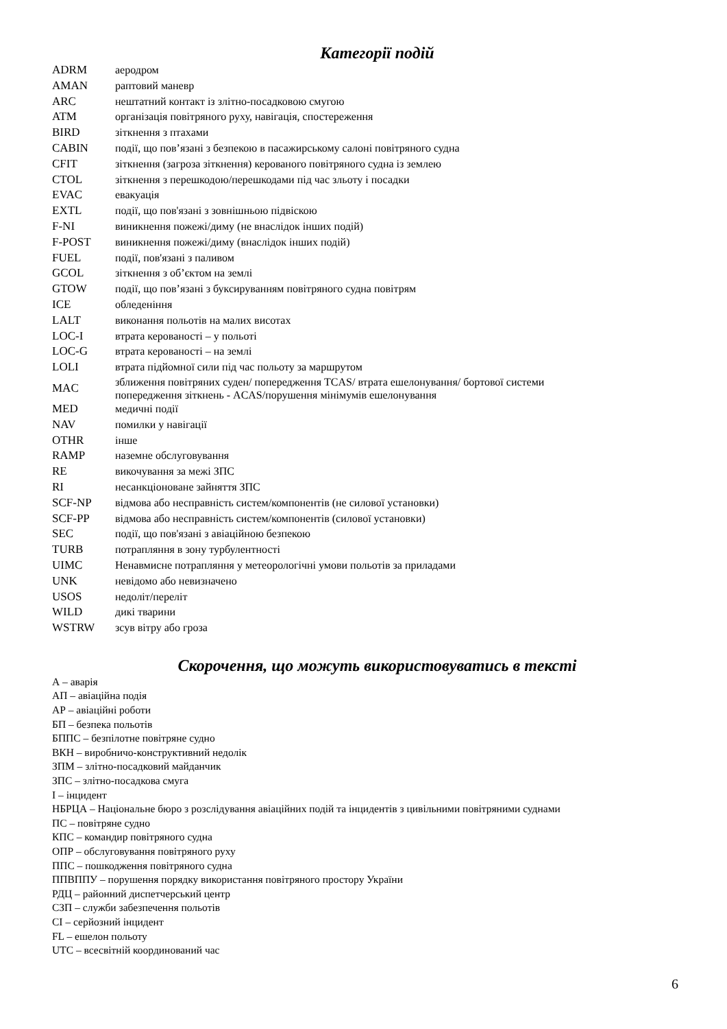Категорії подій
| ADRM | аеродром |
| AMAN | раптовий маневр |
| ARC | нештатний контакт із злітно-посадковою смугою |
| ATM | організація повітряного руху, навігація, спостереження |
| BIRD | зіткнення з птахами |
| CABIN | події, що пов’язані з безпекою в пасажирському салоні повітряного судна |
| CFIT | зіткнення (загроза зіткнення) керованого повітряного судна із землею |
| CTOL | зіткнення з перешкодою/перешкодами під час зльоту і посадки |
| EVAC | евакуація |
| EXTL | події, що пов'язані з зовнішньою підвіскою |
| F-NI | виникнення пожежі/диму (не внаслідок інших подій) |
| F-POST | виникнення пожежі/диму (внаслідок інших подій) |
| FUEL | події, пов'язані з паливом |
| GCOL | зіткнення з об’єктом на землі |
| GTOW | події, що пов’язані з буксируванням повітряного судна повітрям |
| ICE | обледеніння |
| LALT | виконання польотів на малих висотах |
| LOC-I | втрата керованості – у польоті |
| LOC-G | втрата керованості – на землі |
| LOLI | втрата підйомної сили під час польоту за маршрутом |
| MAC | зближення повітряних суден/ попередження TCAS/ втрата ешелонування/ бортової системи попередження зіткнень - ACAS/порушення мінімумів ешелонування |
| MED | медичні події |
| NAV | помилки у навігації |
| OTHR | інше |
| RAMP | наземне обслуговування |
| RE | викочування за межі ЗПС |
| RI | несанкціоноване зайняття ЗПС |
| SCF-NP | відмова або несправність систем/компонентів (не силової установки) |
| SCF-PP | відмова або несправність систем/компонентів (силової установки) |
| SEC | події, що пов'язані з авіаційною безпекою |
| TURB | потрапляння в зону турбулентності |
| UIMC | Ненавмисне потрапляння у метеорологічні умови польотів за приладами |
| UNK | невідомо або невизначено |
| USOS | недоліт/переліт |
| WILD | дикі тварини |
| WSTRW | зсув вітру або гроза |
Скорочення, що можуть використовуватись в тексті
А – аварія
АП – авіаційна подія
АР – авіаційні роботи
БП – безпека польотів
БППС – безпілотне повітряне судно
ВКН – виробничо-конструктивний недолік
ЗПМ – злітно-посадковий майданчик
ЗПС – злітно-посадкова смуга
І – інцидент
НБРЦА – Національне бюро з розслідування авіаційних подій та інцидентів з цивільними повітряними суднами
ПС – повітряне судно
КПС – командир повітряного судна
ОПР – обслуговування повітряного руху
ППС – пошкодження повітряного судна
ППВППУ – порушення порядку використання повітряного простору України
РДЦ – районний диспетчерський центр
СЗП – служби забезпечення польотів
СІ – серйозний інцидент
FL – ешелон польоту
UTC – всесвітній координований час
6